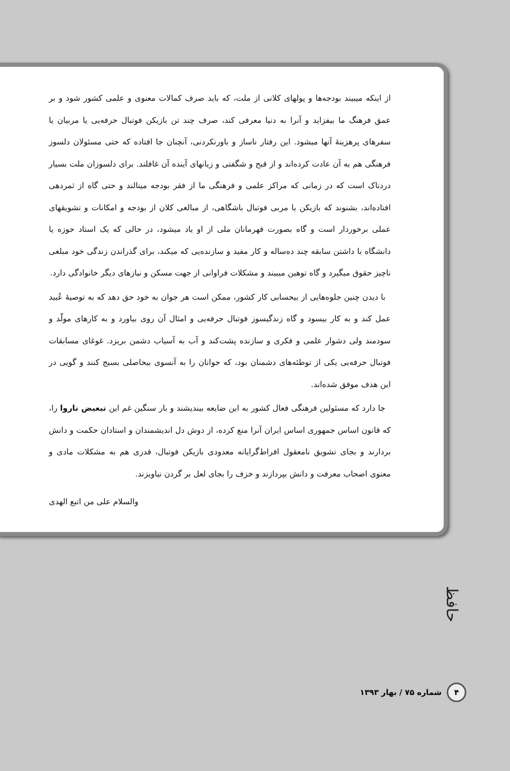از اینکه میبیند بودجه‌ها و پولهای کلانی از ملت، که باید صرف کمالات معنوی و علمی کشور شود و بر عمق فرهنگ ما بیفزاید و آنرا به دنیا معرفی کند، صرف چند تن بازیکن فوتبال حرفه‌یی یا مربیان یا سفرهای پرهزینهٔ آنها میشود. این رفتار ناساز و باورنکردنی، آنچنان جا افتاده که حتی مسئولان دلسوز فرهنگی هم به آن عادت کرده‌اند و از قبح و شگفتی و زیانهای آینده آن غافلند. برای دلسوزان ملت بسیار دردناک است که در زمانی که مراکز علمی و فرهنگی ما از فقر بودجه مینالند و حتی گاه از ثمردهی افتاده‌اند، بشنوند که بازیکن یا مربی فوتبال باشگاهی، از مبالغی کلان از بودجه و امکانات و تشویقهای عملی برخوردار است و گاه بصورت قهرمانان ملی از او یاد میشود، در حالی که یک استاد حوزه یا دانشگاه با داشتن سابقه چند ده‌ساله و کار مفید و سازنده‌یی که میکند، برای گذراندن زندگی خود مبلغی ناچیز حقوق میگیرد و گاه توهین میبیند و مشکلات فراوانی از جهت مسکن و نیازهای دیگر خانوادگی دارد.
با دیدن چنین جلوه‌هایی از بیحسابی کار کشور، ممکن است هر جوان به خود حق دهد که به توصیهٔ عُبید عمل کند و به کار بیسود و گاه زندگیسوز فوتبال حرفه‌یی و امثال آن روی بیاورد و به کارهای مولّد و سودمند ولی دشوار علمی و فکری و سازنده پشت‌کند و آب به آسیاب دشمن بریزد. غوغای مسابقات فوتبال حرفه‌یی یکی از توطئه‌های دشمنان بود، که جوانان را به آنسوی بیحاصلی بسیج کنند و گویی در این هدف موفق شده‌اند.
جا دارد که مسئولین فرهنگی فعال کشور به این ضایعه بیندیشند و بار سنگین غم این تبعیض ناروا را، که قانون اساس جمهوری اساس ایران آنرا منع کرده، از دوش دل اندیشمندان و استادان حکمت و دانش بردارند و بجای تشویق نامعقول افراط‌گرایانه معدودی بازیکن فوتبال، قدری هم به مشکلات مادی و معنوی اصحاب معرفت و دانش بپردازند و خزف را بجای لعل بر گردن نیاویزند.
والسلام علی من اتبع الهدی
حافظ
۴
شماره ۷۵ / بهار ۱۳۹۳